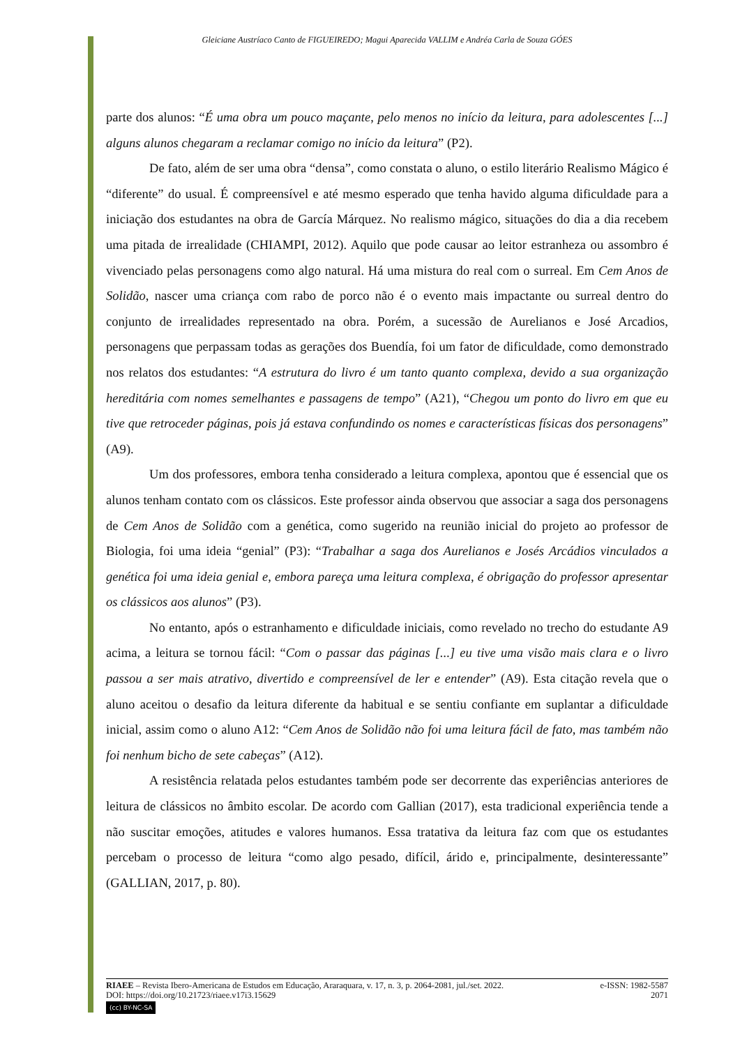Gleiciane Austríaco Canto de FIGUEIREDO; Magui Aparecida VALLIM e Andréa Carla de Souza GÓES
parte dos alunos: “É uma obra um pouco maçante, pelo menos no início da leitura, para adolescentes [...] alguns alunos chegaram a reclamar comigo no início da leitura” (P2).
De fato, além de ser uma obra “densa”, como constata o aluno, o estilo literário Realismo Mágico é “diferente” do usual. É compreensível e até mesmo esperado que tenha havido alguma dificuldade para a iniciação dos estudantes na obra de García Márquez. No realismo mágico, situações do dia a dia recebem uma pitada de irrealidade (CHIAMPI, 2012). Aquilo que pode causar ao leitor estranheza ou assombro é vivenciado pelas personagens como algo natural. Há uma mistura do real com o surreal. Em Cem Anos de Solidão, nascer uma criança com rabo de porco não é o evento mais impactante ou surreal dentro do conjunto de irrealidades representado na obra. Porém, a sucessão de Aurelianos e José Arcadios, personagens que perpassam todas as gerações dos Buendía, foi um fator de dificuldade, como demonstrado nos relatos dos estudantes: “A estrutura do livro é um tanto quanto complexa, devido a sua organização hereditária com nomes semelhantes e passagens de tempo” (A21), “Chegou um ponto do livro em que eu tive que retroceder páginas, pois já estava confundindo os nomes e características físicas dos personagens” (A9).
Um dos professores, embora tenha considerado a leitura complexa, apontou que é essencial que os alunos tenham contato com os clássicos. Este professor ainda observou que associar a saga dos personagens de Cem Anos de Solidão com a genética, como sugerido na reunião inicial do projeto ao professor de Biologia, foi uma ideia “genial” (P3): “Trabalhar a saga dos Aurelianos e Josés Arcádios vinculados a genética foi uma ideia genial e, embora pareça uma leitura complexa, é obrigação do professor apresentar os clássicos aos alunos” (P3).
No entanto, após o estranhamento e dificuldade iniciais, como revelado no trecho do estudante A9 acima, a leitura se tornou fácil: “Com o passar das páginas [...] eu tive uma visão mais clara e o livro passou a ser mais atrativo, divertido e compreensível de ler e entender” (A9). Esta citação revela que o aluno aceitou o desafio da leitura diferente da habitual e se sentiu confiante em suplantar a dificuldade inicial, assim como o aluno A12: “Cem Anos de Solidão não foi uma leitura fácil de fato, mas também não foi nenhum bicho de sete cabeças” (A12).
A resistência relatada pelos estudantes também pode ser decorrente das experiências anteriores de leitura de clássicos no âmbito escolar. De acordo com Gallian (2017), esta tradicional experiência tende a não suscitar emoções, atitudes e valores humanos. Essa tratativa da leitura faz com que os estudantes percebam o processo de leitura “como algo pesado, difícil, árido e, principalmente, desinteressante” (GALLIAN, 2017, p. 80).
RIAEE – Revista Ibero-Americana de Estudos em Educação, Araraquara, v. 17, n. 3, p. 2064-2081, jul./set. 2022. e-ISSN: 1982-5587
DOI: https://doi.org/10.21723/riaee.v17i3.15629 2071
(cc) BY-NC-SA